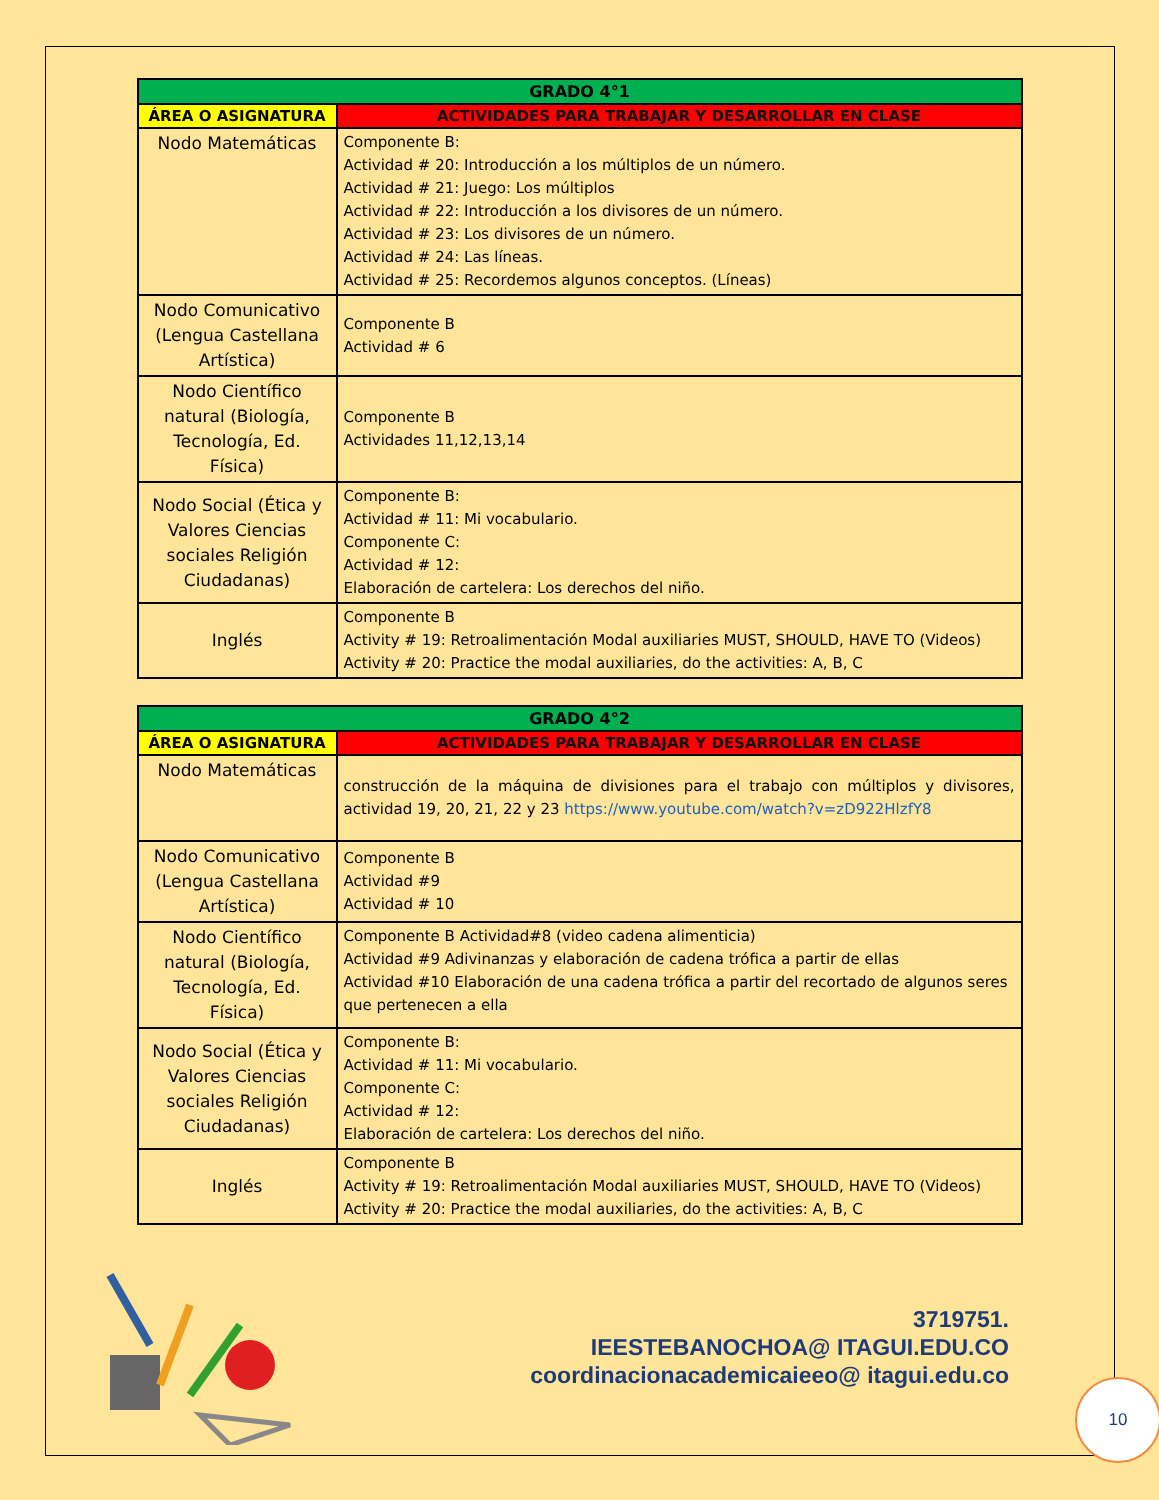| GRADO 4°1 | |
| --- | --- |
| ÁREA O ASIGNATURA | ACTIVIDADES PARA TRABAJAR Y DESARROLLAR EN CLASE |
| Nodo Matemáticas | Componente B: Actividad # 20: Introducción a los múltiplos de un número. Actividad # 21: Juego: Los múltiplos Actividad # 22: Introducción a los divisores de un número. Actividad # 23: Los divisores de un número. Actividad # 24: Las líneas. Actividad # 25: Recordemos algunos conceptos. (Líneas) |
| Nodo Comunicativo (Lengua Castellana Artística) | Componente B Actividad # 6 |
| Nodo Científico natural (Biología, Tecnología, Ed. Física) | Componente B Actividades 11,12,13,14 |
| Nodo Social (Ética y Valores Ciencias sociales Religión Ciudadanas) | Componente B: Actividad # 11: Mi vocabulario. Componente C: Actividad # 12: Elaboración de cartelera: Los derechos del niño. |
| Inglés | Componente B Activity # 19: Retroalimentación Modal auxiliaries MUST, SHOULD, HAVE TO (Videos) Activity # 20: Practice the modal auxiliaries, do the activities: A, B, C |
| GRADO 4°2 | |
| --- | --- |
| ÁREA O ASIGNATURA | ACTIVIDADES PARA TRABAJAR Y DESARROLLAR EN CLASE |
| Nodo Matemáticas | construcción de la máquina de divisiones para el trabajo con múltiplos y divisores, actividad 19, 20, 21, 22 y 23 https://www.youtube.com/watch?v=zD922HlzfY8 |
| Nodo Comunicativo (Lengua Castellana Artística) | Componente B Actividad #9 Actividad # 10 |
| Nodo Científico natural (Biología, Tecnología, Ed. Física) | Componente B Actividad#8 (video cadena alimenticia) Actividad #9 Adivinanzas y elaboración de cadena trófica a partir de ellas Actividad #10 Elaboración de una cadena trófica a partir del recortado de algunos seres que pertenecen a ella |
| Nodo Social (Ética y Valores Ciencias sociales Religión Ciudadanas) | Componente B: Actividad # 11: Mi vocabulario. Componente C: Actividad # 12: Elaboración de cartelera: Los derechos del niño. |
| Inglés | Componente B Activity # 19: Retroalimentación Modal auxiliaries MUST, SHOULD, HAVE TO (Videos) Activity # 20: Practice the modal auxiliaries, do the activities: A, B, C |
3719751.
IEESTEBANOCHOA@ ITAGUI.EDU.CO
coordinacionacademicaieeo@ itagui.edu.co
10